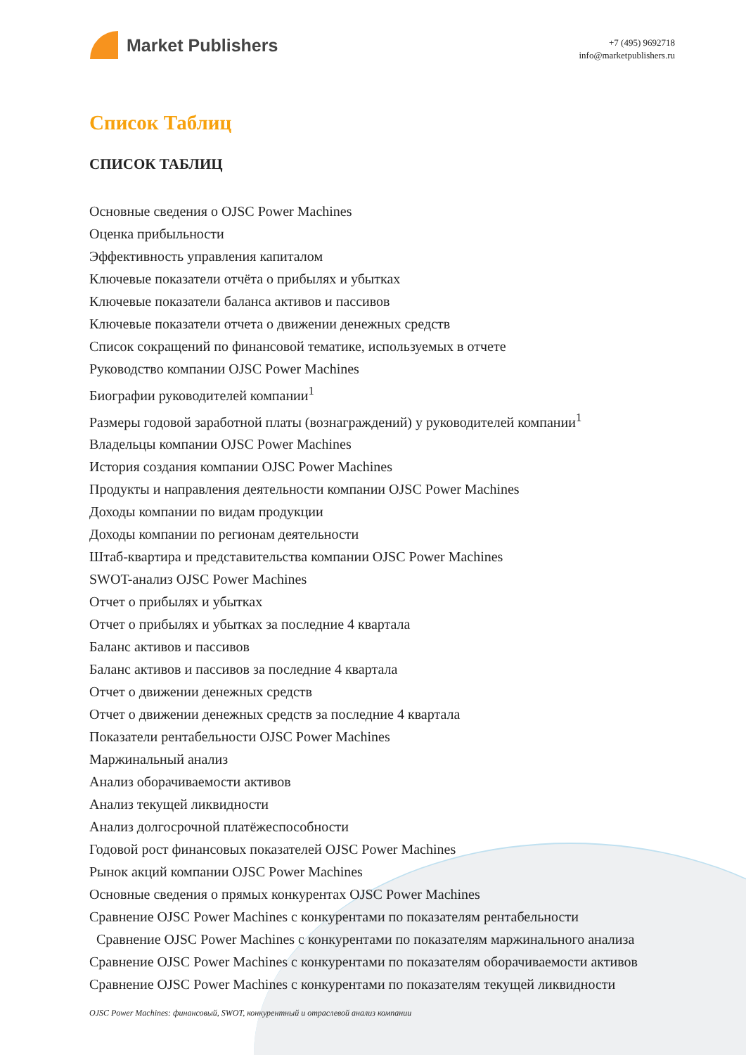Market Publishers
+7 (495) 9692718
info@marketpublishers.ru
Список Таблиц
СПИСОК ТАБЛИЦ
Основные сведения о OJSC Power Machines
Оценка прибыльности
Эффективность управления капиталом
Ключевые показатели отчёта о прибылях и убытках
Ключевые показатели баланса активов и пассивов
Ключевые показатели отчета о движении денежных средств
Список сокращений по финансовой тематике, используемых в отчете
Руководство компании OJSC Power Machines
Биографии руководителей компании<sup>1</sup>
Размеры годовой заработной платы (вознаграждений) у руководителей компании<sup>1</sup>
Владельцы компании OJSC Power Machines
История создания компании OJSC Power Machines
Продукты и направления деятельности компании OJSC Power Machines
Доходы компании по видам продукции
Доходы компании по регионам деятельности
Штаб-квартира и представительства компании OJSC Power Machines
SWOT-анализ OJSC Power Machines
Отчет о прибылях и убытках
Отчет о прибылях и убытках за последние 4 квартала
Баланс активов и пассивов
Баланс активов и пассивов за последние 4 квартала
Отчет о движении денежных средств
Отчет о движении денежных средств за последние 4 квартала
Показатели рентабельности OJSC Power Machines
Маржинальный анализ
Анализ оборачиваемости активов
Анализ текущей ликвидности
Анализ долгосрочной платёжеспособности
Годовой рост финансовых показателей OJSC Power Machines
Рынок акций компании OJSC Power Machines
Основные сведения о прямых конкурентах OJSC Power Machines
Сравнение OJSC Power Machines с конкурентами по показателям рентабельности
Сравнение OJSC Power Machines с конкурентами по показателям маржинального анализа
Сравнение OJSC Power Machines с конкурентами по показателям оборачиваемости активов
Сравнение OJSC Power Machines с конкурентами по показателям текущей ликвидности
OJSC Power Machines: финансовый, SWOT, конкурентный и отраслевой анализ компании